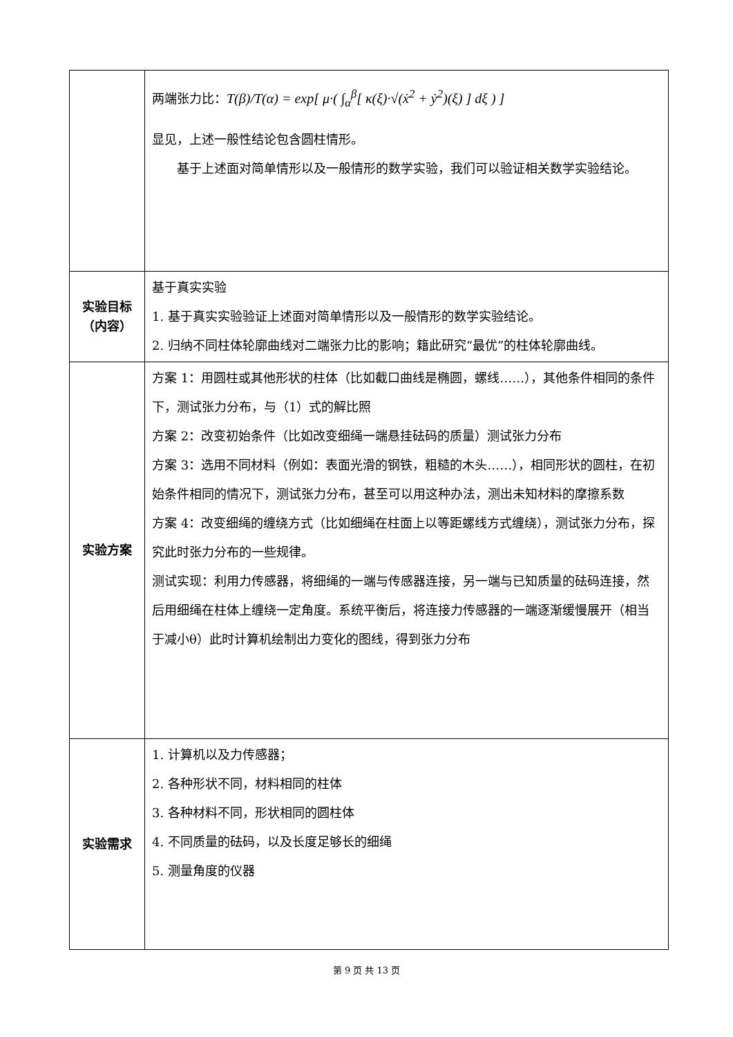| | 两端张力比： T(β)/T(α) = exp[ μ·( ∫<sub>α</sub><sup>β</sup>[ κ(ξ)·√(ẋ<sup>2</sup> + ẏ<sup>2</sup>)(ξ) ] dξ ) ] 显见，上述一般性结论包含圆柱情形。 基于上述面对简单情形以及一般情形的数学实验，我们可以验证相关数学实验结论。 |
| 实验目标 （内容） | 基于真实实验 1. 基于真实实验验证上述面对简单情形以及一般情形的数学实验结论。 2. 归纳不同柱体轮廓曲线对二端张力比的影响；籍此研究“最优”的柱体轮廓曲线。 |
| 实验方案 | 方案 1：用圆柱或其他形状的柱体（比如截口曲线是椭圆，螺线……），其他条件相同的条件下，测试张力分布，与（1）式的解比照 方案 2：改变初始条件（比如改变细绳一端悬挂砝码的质量）测试张力分布 方案 3：选用不同材料（例如：表面光滑的钢铁，粗糙的木头……），相同形状的圆柱，在初始条件相同的情况下，测试张力分布，甚至可以用这种办法，测出未知材料的摩擦系数 方案 4：改变细绳的缠绕方式（比如细绳在柱面上以等距螺线方式缠绕），测试张力分布，探究此时张力分布的一些规律。 测试实现：利用力传感器，将细绳的一端与传感器连接，另一端与已知质量的砝码连接，然后用细绳在柱体上缠绕一定角度。系统平衡后，将连接力传感器的一端逐渐缓慢展开（相当于减小θ）此时计算机绘制出力变化的图线，得到张力分布 |
| 实验需求 | 1. 计算机以及力传感器； 2. 各种形状不同，材料相同的柱体 3. 各种材料不同，形状相同的圆柱体 4. 不同质量的砝码，以及长度足够长的细绳 5. 测量角度的仪器 |
第 9 页 共 13 页